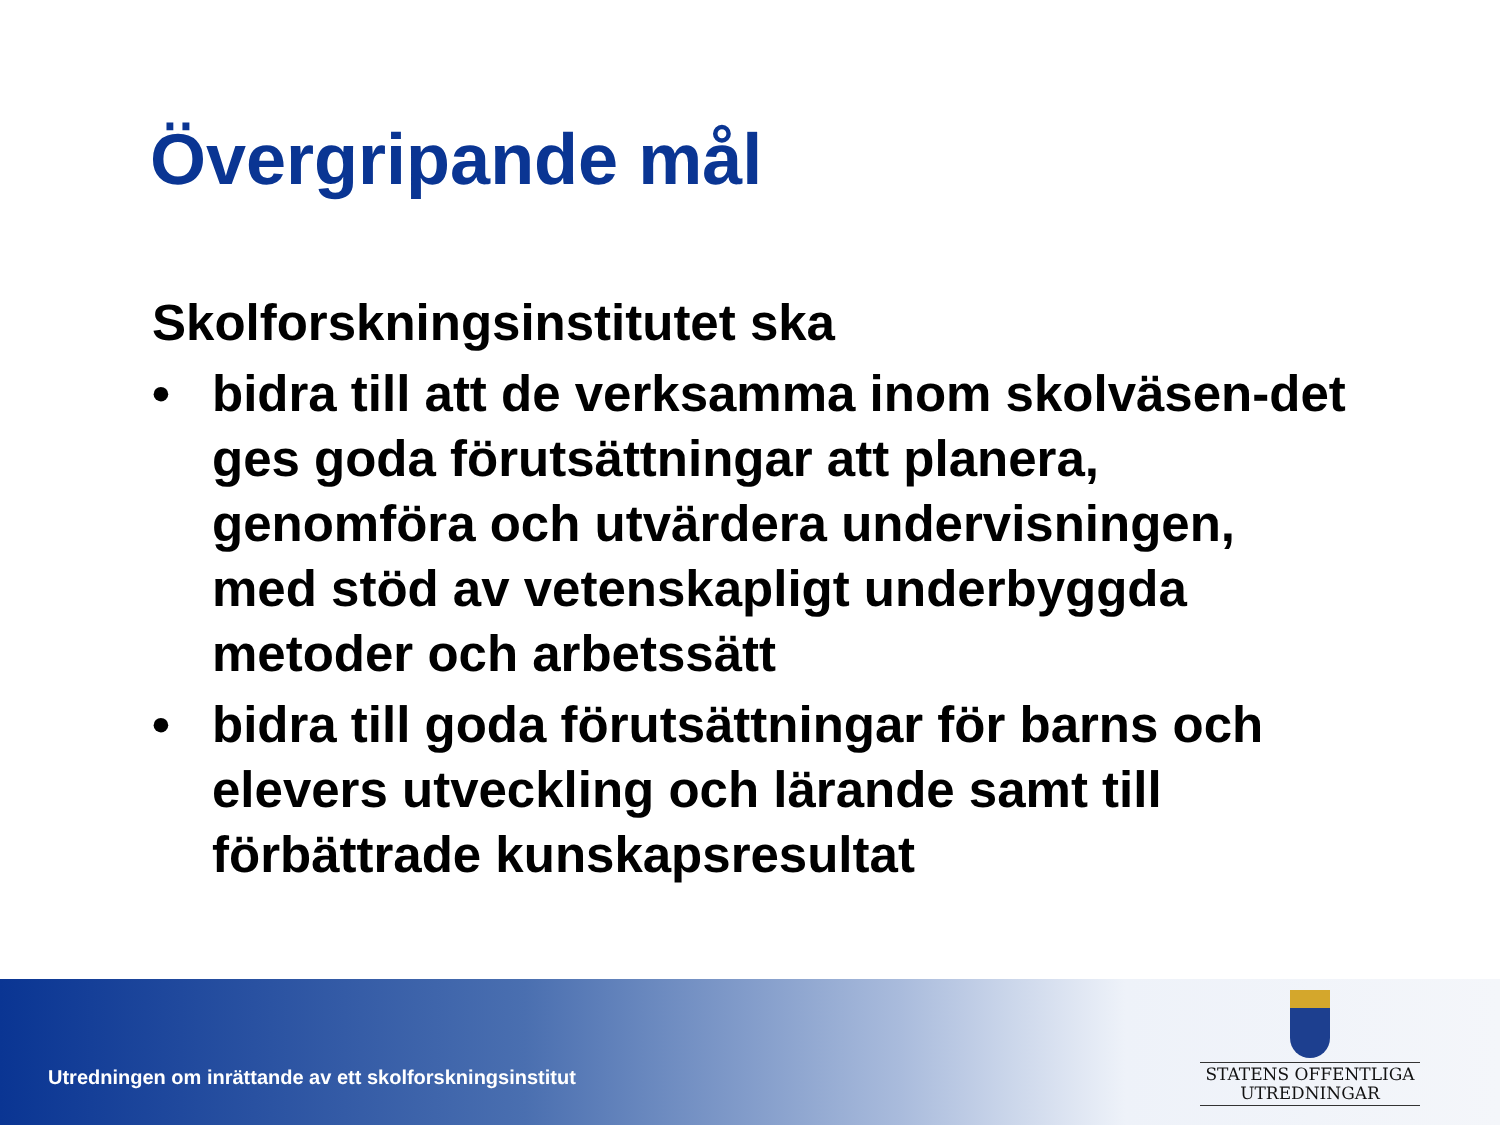Övergripande mål
Skolforskningsinstitutet ska
• bidra till att de verksamma inom skolväsen-det ges goda förutsättningar att planera, genomföra och utvärdera undervisningen, med stöd av vetenskapligt underbyggda metoder och arbetssätt
• bidra till goda förutsättningar för barns och elevers utveckling och lärande samt till förbättrade kunskapsresultat
Utredningen om inrättande av ett skolforskningsinstitut
STATENS OFFENTLIGA
UTREDNINGAR